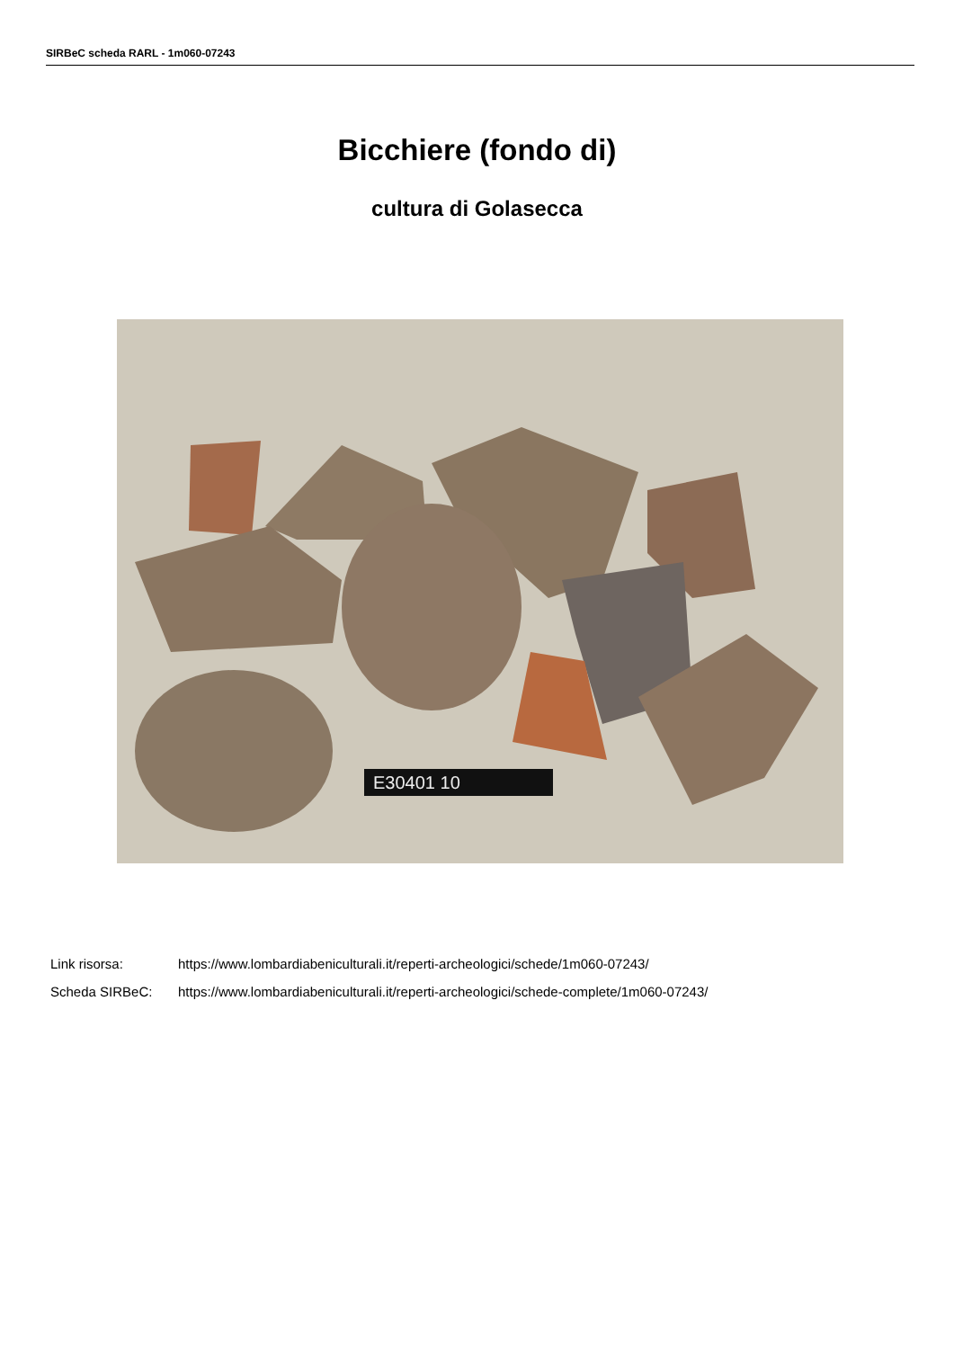SIRBeC scheda RARL - 1m060-07243
Bicchiere (fondo di)
cultura di Golasecca
E30401 10
Link risorsa: https://www.lombardiabeniculturali.it/reperti-archeologici/schede/1m060-07243/
Scheda SIRBeC: https://www.lombardiabeniculturali.it/reperti-archeologici/schede-complete/1m060-07243/